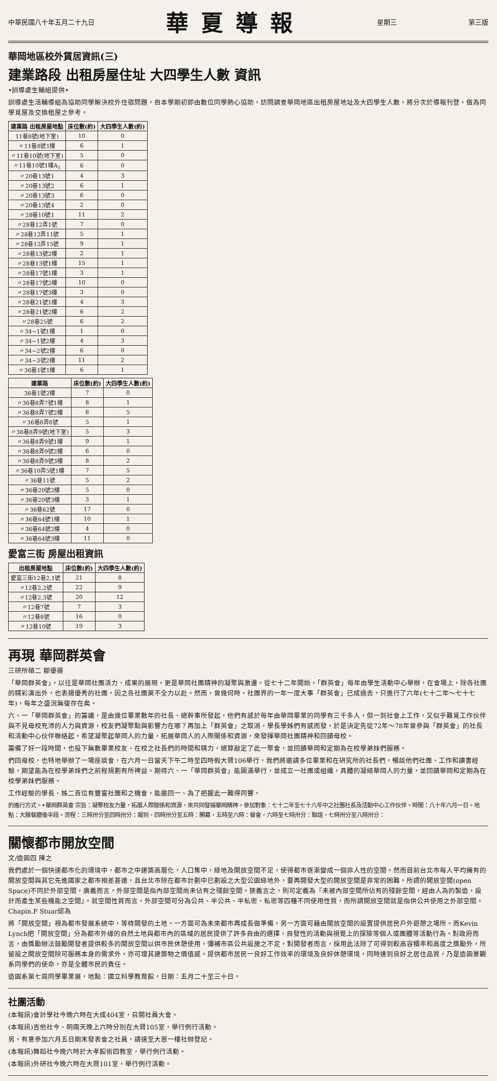中華民國八十年五月二十九日
華夏導報
星期三 第三版
華岡地區校外賃居資訊(三)
建業路段 出租房屋住址 大四學生人數 資訊
•訓導處生輔組提供•
訓導處生活輔導組為協助同學解決校外住宿問題，自本學期初即由數位同學熱心協助，訪問調查華岡地區出租房屋地址及大四學生人數，將分次於導報刊登，做為同學覓屋及交換租屋之參考。
| 建業路 出租房屋地點 | 床位數(約) | 大四學生人數(約) |
| --- | --- | --- |
| 11巷8號(地下室) | 10 | 0 |
| 〃11巷8號1樓 | 6 | 1 |
| 〃11巷10號(地下室) | 5 | 0 |
| 〃11巷10號1樓A<sub>1</sub> | 6 | 0 |
| 〃20巷13號1 | 4 | 3 |
| 〃20巷13號2 | 6 | 1 |
| 〃20巷13號3 | 6 | 0 |
| 〃20巷13號4 | 2 | 0 |
| 〃28巷10號1 | 11 | 2 |
| 〃28巷12弄1號 | 7 | 0 |
| 〃28巷12弄11號 | 5 | 1 |
| 〃28巷12弄15號 | 9 | 1 |
| 〃28巷13號2樓 | 2 | 1 |
| 〃28巷13號1樓 | 15 | 1 |
| 〃28巷17號1樓 | 3 | 1 |
| 〃28巷17號2樓 | 10 | 0 |
| 〃28巷17號3樓 | 3 | 0 |
| 〃28巷21號1樓 | 4 | 3 |
| 〃28巷21號2樓 | 6 | 2 |
| 〃28巷25號 | 6 | 2 |
| 〃34~1號1樓 | 1 | 0 |
| 〃34~1號2樓 | 4 | 3 |
| 〃34~2號2樓 | 6 | 0 |
| 〃34~3號2樓 | 11 | 2 |
| 〃36巷1號1樓 | 6 | 1 |
| 建業路 | 床位數(約) | 大四學生人數(約) |
| --- | --- | --- |
| 36巷1號2樓 | 7 | 0 |
| 〃36巷8弄7號1樓 | 8 | 1 |
| 〃36巷8弄7號2樓 | 8 | 5 |
| 〃36巷8弄8號 | 5 | 1 |
| 〃36巷8弄9號(地下室) | 5 | 3 |
| 〃36巷8弄9號1樓 | 9 | 1 |
| 〃36巷8弄9號2樓 | 6 | 0 |
| 〃36巷8弄9號3樓 | 8 | 2 |
| 〃36巷10弄5號1樓 | 7 | 5 |
| 〃36巷11號 | 5 | 2 |
| 〃36巷20號2樓 | 5 | 0 |
| 〃36巷20號3樓 | 3 | 1 |
| 〃36巷62號 | 17 | 0 |
| 〃36巷64號1樓 | 10 | 1 |
| 〃36巷64號2樓 | 4 | 0 |
| 〃36巷64號3樓 | 11 | 0 |
愛富三街 房屋出租資訊
| 出租房屋地點 | 床位數(約) | 大四學生人數(約) |
| --- | --- | --- |
| 愛富三街12巷2,1號 | 21 | 8 |
| 〃12巷2,2號 | 22 | 9 |
| 〃12巷2,3號 | 20 | 12 |
| 〃12巷7號 | 7 | 3 |
| 〃12巷8號 | 16 | 0 |
| 〃12巷10號 | 19 | 3 |
再現 華岡群英會
三研所碩二 鄒優揚
「華岡群英會」，以往是華岡社團活力、成果的展現，更是華岡社團精神的凝聚與激盪。從七十二年開始，「群英會」每年由學生活動中心舉辦，在會場上，除各社團的精彩演出外，也表揚優秀的社團，因之各社團莫不全力以赴。然而，曾幾何時，社團界的一年一度大事「群英會」已成過去，只進行了六年(七十二年～七十七年)，每年之盛況無復存在矣。
六、一「華岡群英會」的籌議，是由幾位畢業數年的社長、總幹事所發起，他們有感於每年由華岡畢業的同學有三千多人，但一到社會上工作，又似乎難覓工作伙伴與不見母校充沛的人力與資源，校友們凝聚點與影響力在哪？再加上「群英會」之取消，學長學姊們有感而發，於是決定先從72年～78年曾參與「群英會」的社長和活動中心伙伴聯絡起，希望凝聚起華岡人的力量，拓展華岡人的人際關係和資源，來發揮華岡社團精神和回饋母校。
籌備了好一段時間，也投下無數畢業校友、在校之社長們的時間和精力，總算敲定了此一聚會，並回饋華岡和定期為在校學弟妹們服務。
們回母校，也特地舉辦了一場座談會，在六月一日當天下午二時至四時假大賢106舉行，我們將邀請多位畢業和在研究所的社長們，暢談他們社團、工作和讀書經驗，期望能為在校學弟妹們之前程規劃有所裨益。期待六、一「華岡群英會」能圓滿舉行，並成立一社團或組織，具體的凝結華岡人的力量，並回饋華岡和定期為在校學弟妹們服務。
工作經驗的學長、姊二百位有豐富社團和之機會，能邀回一、為了把握此一難得同響。
的進行方式。•華岡群英會 宗旨：凝聚校友力量，拓展人際關係和資源，來共同發揚華岡精神。參加對象：七十二年至七十八年中之社團社長及活動中心工作伙伴。時間：八十年六月一日。地點：大雅餐廳後半段。流程：三時卅分至四時卅分：報到，四時卅分至五時：開幕，五時至六時：餐會，六時至七時卅分：聯誼，七時卅分至八時卅分：
關懷都市開放空間
文/造園四 陳之
我們處於一個快速都市化的環境中，都市之中建築高層化，人口集中，綠地及開放空間不足，使得都市逐漸變成一個非人性的空間。然而目前台北市每人平均擁有的開放空間與其它先進國家之都市相差甚遠，且台北市除在都市計劃中已劃設之大型公園綠地外，要再開發大型的開放空間是非常的困難。所謂的開放空間(open Space)不同於外部空間，廣義而言，外部空間是指內部空間尚未佔有之殘餘空間。狹義言之，則可定義為『未被內部空間所佔有的殘餘空間，經由人為的製造，設計而產生某些機能之空間』。就空間性質而言，外部空間可分為公共、半公共、半私密、私密等四種不同使用性質，而所謂開放空間就是指供公共使用之外部空間。Chapin.F Stuar認為
將「開放空間」視為都市發展系統中，等待開發的土地。一方面可為未來都市再成長做準備，另一方面可藉由開放空間的設置提供居民戶外遊憩之場所。而Kevin Lynch把「開放空間」分為都市外緣的自然土地與都市內的區域的居民提供了許多自由的選擇，自發性的活動與視覺上的探險等個人或團體等活動行為。對政府而言，由獎勵辦法鼓勵開發者提供較多的開放空間以供市民休憩使用，彌補市區公共設施之不足，對開發者而言，採用此法除了可得到較高容積率和高度之獎勵外，所留設之開放空間除可服務本身的需求外，亦可增其建築物之價值感。提供都市居民一良好工作效率的環境及良好休憩環境，同時達到良好之居住品質，乃是造園景觀系同學們的使命，亦是全體市民的責任。
造園系第七屆同學畢業展，地點：國立科學教育館，日期：五月二十至三十日。
社團活動
(本報訊)會計學社今晚六時在大成404室，召開社員大會。
(本報訊)吉他社今、明兩天晚上六時分別在大賢105室，舉行例行活動。
另，有意參加六月五日期末發表會之社員，請速至大恩一樓社辦登記。
(本報訊)舞蹈社今晚六時於大孝館術四教室，舉行例行活動。
(本報訊)外研社今晚六時在大賢101室，舉行例行活動。